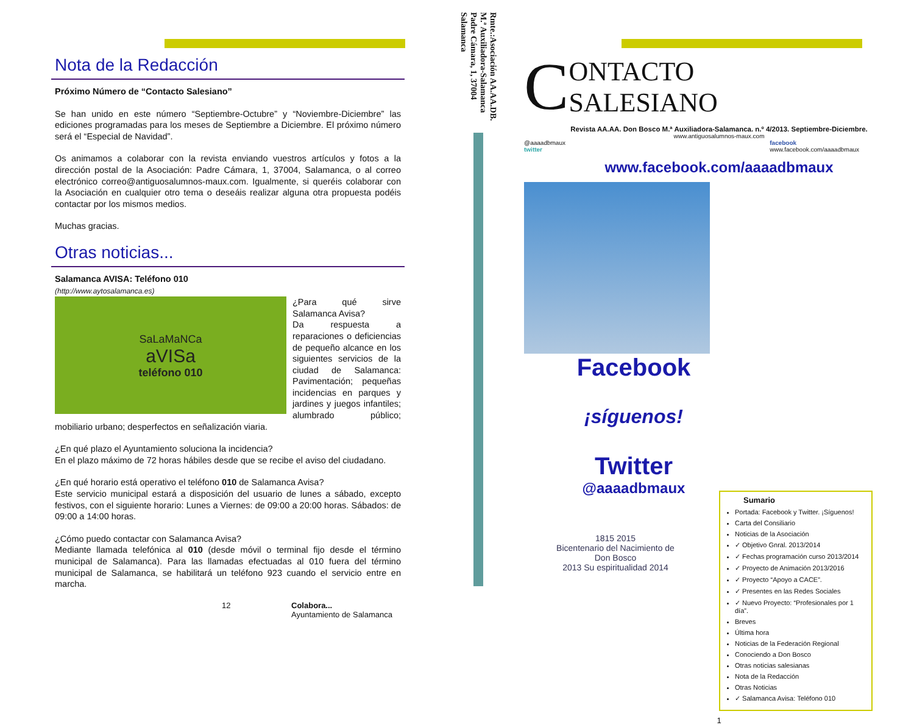Nota de la Redacción
Próximo Número de “Contacto Salesiano”
Se han unido en este número “Septiembre-Octubre” y “Noviembre-Diciembre” las ediciones programadas para los meses de Septiembre a Diciembre. El próximo número será el “Especial de Navidad”.
Os animamos a colaborar con la revista enviando vuestros artículos y fotos a la dirección postal de la Asociación: Padre Cámara, 1, 37004, Salamanca, o al correo electrónico correo@antiguosalumnos-maux.com. Igualmente, si queréis colaborar con la Asociación en cualquier otro tema o deseáis realizar alguna otra propuesta podéis contactar por los mismos medios.
Muchas gracias.
Otras noticias...
Salamanca AVISA: Teléfono 010
(http://www.aytosalamanca.es)
SaLaMaNCa
aVISa
teléfono 010
¿Para qué sirve Salamanca Avisa?
Da respuesta a reparaciones o deficiencias de pequeño alcance en los siguientes servicios de la ciudad de Salamanca: Pavimentación; pequeñas incidencias en parques y jardines y juegos infantiles; alumbrado público; mobiliario urbano; desperfectos en señalización viaria.
¿En qué plazo el Ayuntamiento soluciona la incidencia?
En el plazo máximo de 72 horas hábiles desde que se recibe el aviso del ciudadano.
¿En qué horario está operativo el teléfono 010 de Salamanca Avisa?
Este servicio municipal estará a disposición del usuario de lunes a sábado, excepto festivos, con el siguiente horario: Lunes a Viernes: de 09:00 a 20:00 horas. Sábados: de 09:00 a 14:00 horas.
¿Cómo puedo contactar con Salamanca Avisa?
Mediante llamada telefónica al 010 (desde móvil o terminal fijo desde el término municipal de Salamanca). Para las llamadas efectuadas al 010 fuera del término municipal de Salamanca, se habilitará un teléfono 923 cuando el servicio entre en marcha.
12 Colabora...
Ayuntamiento de Salamanca
Rmte.:Asociación AA.AA.DB.
M.ª Auxiliadora-Salamanca
Padre Cámara, 1, 37004
Salamanca
C ONTACTO
SALESIANO
Revista AA.AA. Don Bosco M.ª Auxiliadora-Salamanca. n.º 4/2013. Septiembre-Diciembre.
www.antiguosalumnos-maux.com
@aaaadbmaux
twitter facebook
www.facebook.com/aaaadbmaux
www.facebook.com/aaaadbmaux
Facebook
¡síguenos!
Twitter
@aaaadbmaux
1815 2015
Bicentenario del Nacimiento de Don Bosco
2013 Su espiritualidad 2014
Sumario
Portada: Facebook y Twitter. ¡Síguenos!
Carta del Consiliario
Noticias de la Asociación
✓ Objetivo Gnral. 2013/2014
✓ Fechas programación curso 2013/2014
✓ Proyecto de Animación 2013/2016
✓ Proyecto “Apoyo a CACE”.
✓ Presentes en las Redes Sociales
✓ Nuevo Proyecto: “Profesionales por 1 día”.
Breves
Última hora
Noticias de la Federación Regional
Conociendo a Don Bosco
Otras noticias salesianas
Nota de la Redacción
Otras Noticias
✓ Salamanca Avisa: Teléfono 010
1